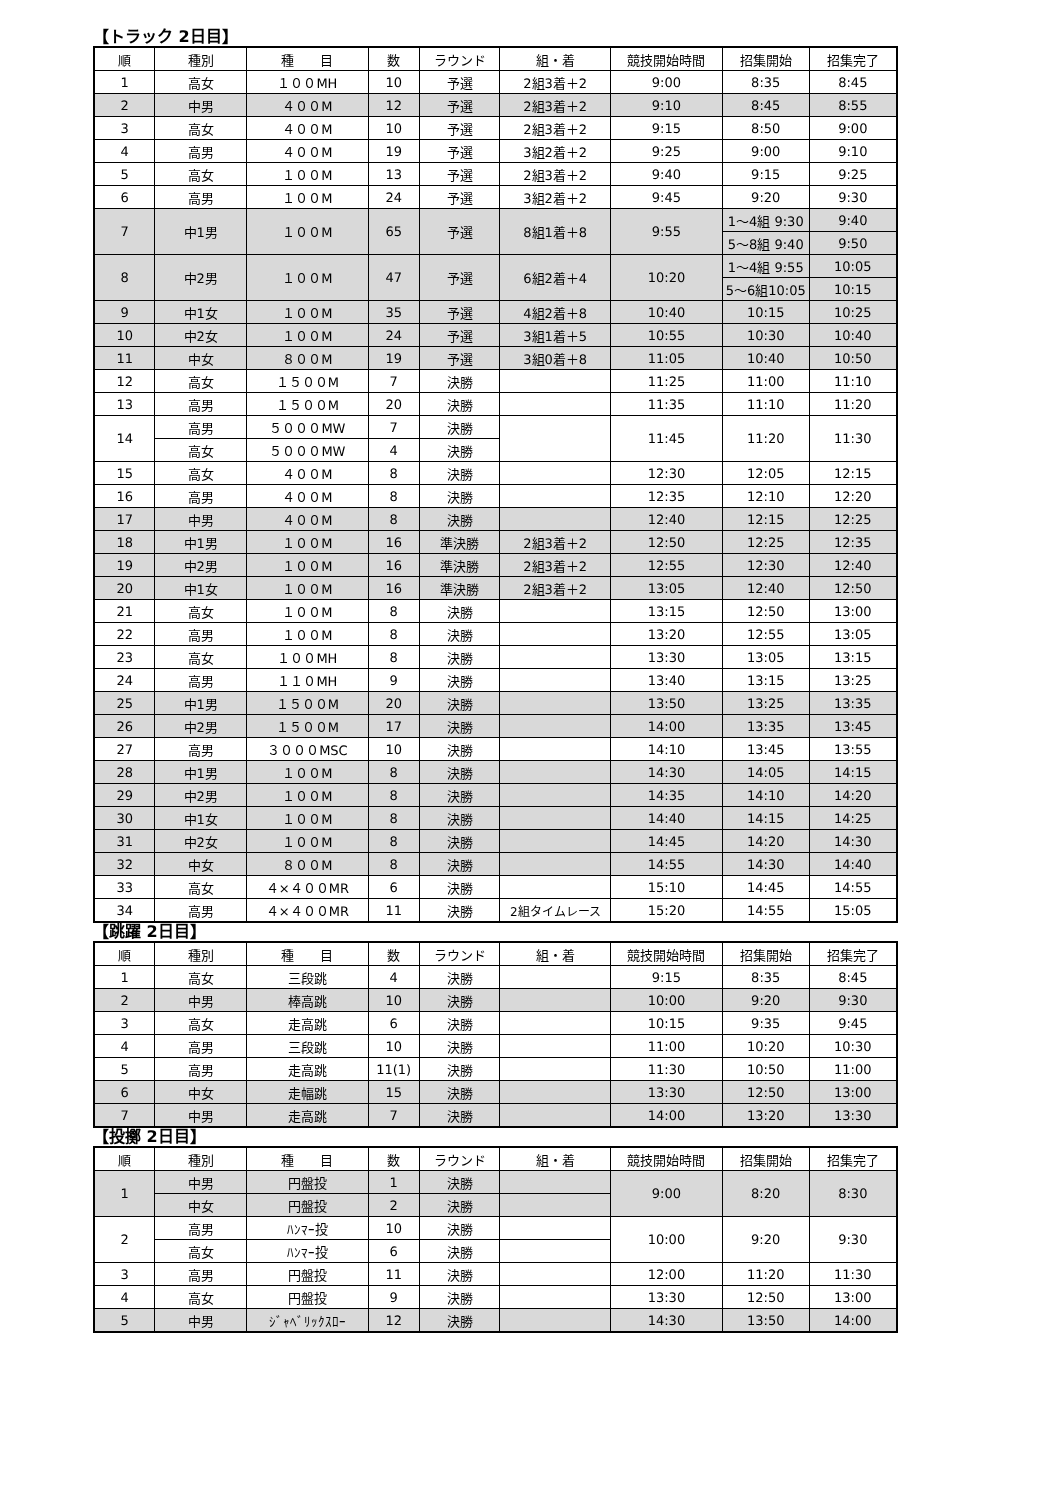【トラック 2日目】
| 順 | 種別 | 種 目 | 数 | ラウンド | 組・着 | 競技開始時間 | 招集開始 | 招集完了 |
| --- | --- | --- | --- | --- | --- | --- | --- | --- |
| 1 | 高女 | １００MH | 10 | 予選 | 2組3着＋2 | 9:00 | 8:35 | 8:45 |
| 2 | 中男 | ４００M | 12 | 予選 | 2組3着＋2 | 9:10 | 8:45 | 8:55 |
| 3 | 高女 | ４００M | 10 | 予選 | 2組3着＋2 | 9:15 | 8:50 | 9:00 |
| 4 | 高男 | ４００M | 19 | 予選 | 3組2着＋2 | 9:25 | 9:00 | 9:10 |
| 5 | 高女 | １００M | 13 | 予選 | 2組3着＋2 | 9:40 | 9:15 | 9:25 |
| 6 | 高男 | １００M | 24 | 予選 | 3組2着＋2 | 9:45 | 9:20 | 9:30 |
| 7 | 中1男 | １００M | 65 | 予選 | 8組1着＋8 | 9:55 | 1～4組 9:30 | 9:40 |
| | | | | | | | 5～8組 9:40 | 9:50 |
| 8 | 中2男 | １００M | 47 | 予選 | 6組2着＋4 | 10:20 | 1～4組 9:55 | 10:05 |
| | | | | | | | 5～6組10:05 | 10:15 |
| 9 | 中1女 | １００M | 35 | 予選 | 4組2着＋8 | 10:40 | 10:15 | 10:25 |
| 10 | 中2女 | １００M | 24 | 予選 | 3組1着＋5 | 10:55 | 10:30 | 10:40 |
| 11 | 中女 | ８００M | 19 | 予選 | 3組0着＋8 | 11:05 | 10:40 | 10:50 |
| 12 | 高女 | １５００M | 7 | 決勝 | | 11:25 | 11:00 | 11:10 |
| 13 | 高男 | １５００M | 20 | 決勝 | | 11:35 | 11:10 | 11:20 |
| 14 | 高男 | ５０００MW | 7 | 決勝 | | 11:45 | 11:20 | 11:30 |
| | 高女 | ５０００MW | 4 | 決勝 | | | | |
| 15 | 高女 | ４００M | 8 | 決勝 | | 12:30 | 12:05 | 12:15 |
| 16 | 高男 | ４００M | 8 | 決勝 | | 12:35 | 12:10 | 12:20 |
| 17 | 中男 | ４００M | 8 | 決勝 | | 12:40 | 12:15 | 12:25 |
| 18 | 中1男 | １００M | 16 | 準決勝 | 2組3着＋2 | 12:50 | 12:25 | 12:35 |
| 19 | 中2男 | １００M | 16 | 準決勝 | 2組3着＋2 | 12:55 | 12:30 | 12:40 |
| 20 | 中1女 | １００M | 16 | 準決勝 | 2組3着＋2 | 13:05 | 12:40 | 12:50 |
| 21 | 高女 | １００M | 8 | 決勝 | | 13:15 | 12:50 | 13:00 |
| 22 | 高男 | １００M | 8 | 決勝 | | 13:20 | 12:55 | 13:05 |
| 23 | 高女 | １００MH | 8 | 決勝 | | 13:30 | 13:05 | 13:15 |
| 24 | 高男 | １１０MH | 9 | 決勝 | | 13:40 | 13:15 | 13:25 |
| 25 | 中1男 | １５００M | 20 | 決勝 | | 13:50 | 13:25 | 13:35 |
| 26 | 中2男 | １５００M | 17 | 決勝 | | 14:00 | 13:35 | 13:45 |
| 27 | 高男 | ３０００MSC | 10 | 決勝 | | 14:10 | 13:45 | 13:55 |
| 28 | 中1男 | １００M | 8 | 決勝 | | 14:30 | 14:05 | 14:15 |
| 29 | 中2男 | １００M | 8 | 決勝 | | 14:35 | 14:10 | 14:20 |
| 30 | 中1女 | １００M | 8 | 決勝 | | 14:40 | 14:15 | 14:25 |
| 31 | 中2女 | １００M | 8 | 決勝 | | 14:45 | 14:20 | 14:30 |
| 32 | 中女 | ８００M | 8 | 決勝 | | 14:55 | 14:30 | 14:40 |
| 33 | 高女 | ４×４００MR | 6 | 決勝 | | 15:10 | 14:45 | 14:55 |
| 34 | 高男 | ４×４００MR | 11 | 決勝 | 2組タイムレース | 15:20 | 14:55 | 15:05 |
【跳躍 2日目】
| 順 | 種別 | 種 目 | 数 | ラウンド | 組・着 | 競技開始時間 | 招集開始 | 招集完了 |
| --- | --- | --- | --- | --- | --- | --- | --- | --- |
| 1 | 高女 | 三段跳 | 4 | 決勝 | | 9:15 | 8:35 | 8:45 |
| 2 | 中男 | 棒高跳 | 10 | 決勝 | | 10:00 | 9:20 | 9:30 |
| 3 | 高女 | 走高跳 | 6 | 決勝 | | 10:15 | 9:35 | 9:45 |
| 4 | 高男 | 三段跳 | 10 | 決勝 | | 11:00 | 10:20 | 10:30 |
| 5 | 高男 | 走高跳 | 11(1) | 決勝 | | 11:30 | 10:50 | 11:00 |
| 6 | 中女 | 走幅跳 | 15 | 決勝 | | 13:30 | 12:50 | 13:00 |
| 7 | 中男 | 走高跳 | 7 | 決勝 | | 14:00 | 13:20 | 13:30 |
【投擲 2日目】
| 順 | 種別 | 種 目 | 数 | ラウンド | 組・着 | 競技開始時間 | 招集開始 | 招集完了 |
| --- | --- | --- | --- | --- | --- | --- | --- | --- |
| 1 | 中男 | 円盤投 | 1 | 決勝 | | 9:00 | 8:20 | 8:30 |
| | 中女 | 円盤投 | 2 | 決勝 | | | | |
| 2 | 高男 | ﾊﾝﾏｰ投 | 10 | 決勝 | | 10:00 | 9:20 | 9:30 |
| | 高女 | ﾊﾝﾏｰ投 | 6 | 決勝 | | | | |
| 3 | 高男 | 円盤投 | 11 | 決勝 | | 12:00 | 11:20 | 11:30 |
| 4 | 高女 | 円盤投 | 9 | 決勝 | | 13:30 | 12:50 | 13:00 |
| 5 | 中男 | ｼﾞｬﾍﾞﾘｯｸｽﾛｰ | 12 | 決勝 | | 14:30 | 13:50 | 14:00 |